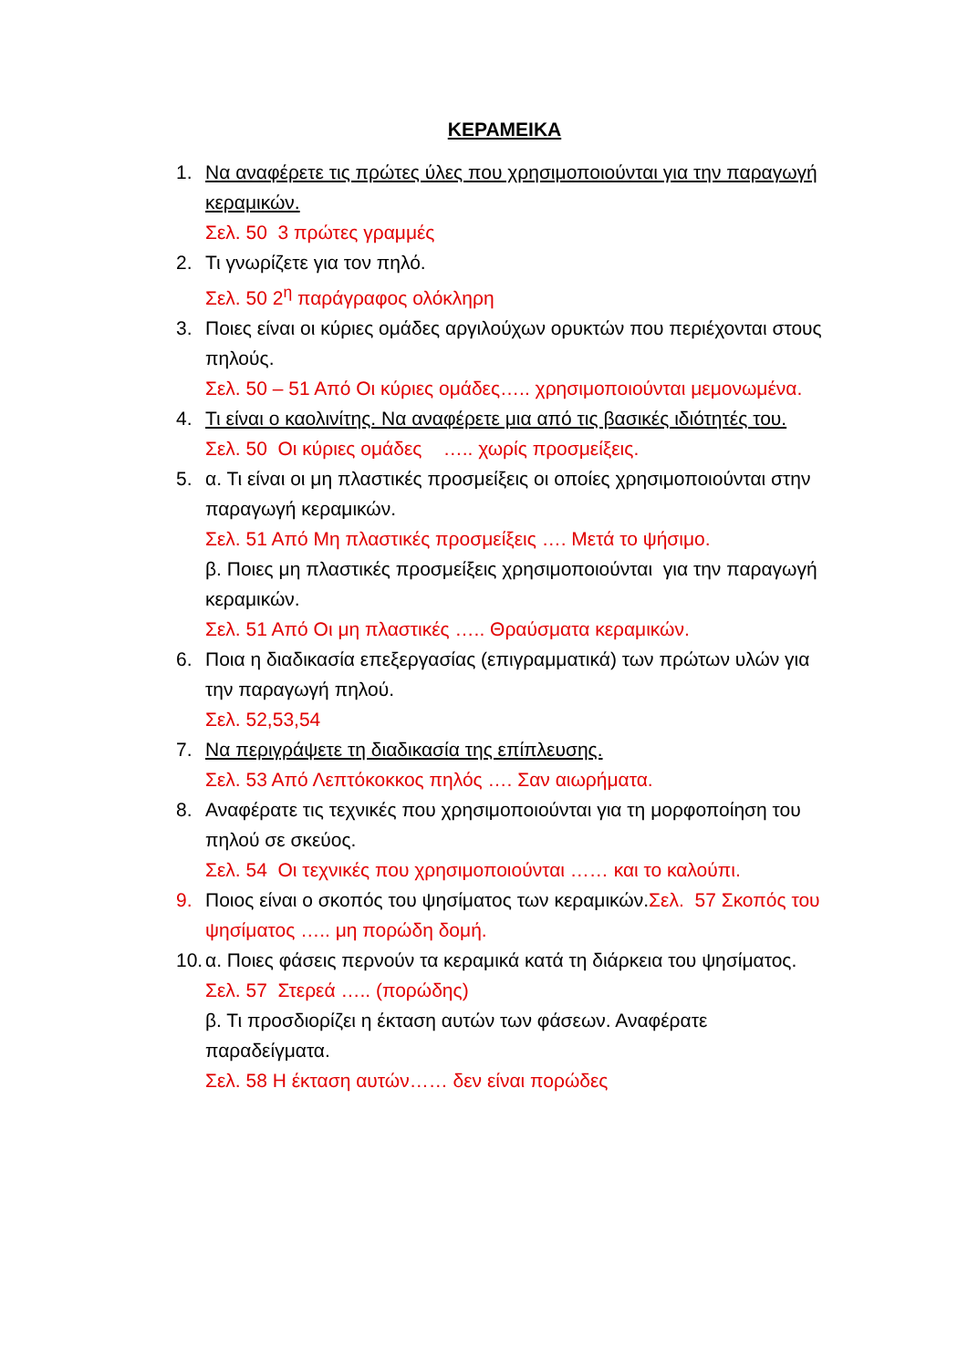ΚΕΡΑΜΕΙΚΑ
1. Να αναφέρετε τις πρώτες ύλες που χρησιμοποιούνται για την παραγωγή κεραμικών.
Σελ. 50 3 πρώτες γραμμές
2. Τι γνωρίζετε για τον πηλό.
Σελ. 50 2<sup>η</sup> παράγραφος ολόκληρη
3. Ποιες είναι οι κύριες ομάδες αργιλούχων ορυκτών που περιέχονται στους πηλούς.
Σελ. 50 – 51 Από Οι κύριες ομάδες….. χρησιμοποιούνται μεμονωμένα.
4. Τι είναι ο καολινίτης. Να αναφέρετε μια από τις βασικές ιδιότητές του.
Σελ. 50 Οι κύριες ομάδες ….. χωρίς προσμείξεις.
5. α. Τι είναι οι μη πλαστικές προσμείξεις οι οποίες χρησιμοποιούνται στην παραγωγή κεραμικών.
Σελ. 51 Από Μη πλαστικές προσμείξεις …. Μετά το ψήσιμο.
β. Ποιες μη πλαστικές προσμείξεις χρησιμοποιούνται για την παραγωγή κεραμικών.
Σελ. 51 Από Οι μη πλαστικές ….. Θραύσματα κεραμικών.
6. Ποια η διαδικασία επεξεργασίας (επιγραμματικά) των πρώτων υλών για την παραγωγή πηλού.
Σελ. 52,53,54
7. Να περιγράψετε τη διαδικασία της επίπλευσης.
Σελ. 53 Από Λεπτόκοκκος πηλός …. Σαν αιωρήματα.
8. Αναφέρατε τις τεχνικές που χρησιμοποιούνται για τη μορφοποίηση του πηλού σε σκεύος.
Σελ. 54 Οι τεχνικές που χρησιμοποιούνται …… και το καλούπι.
9. Ποιος είναι ο σκοπός του ψησίματος των κεραμικών.Σελ. 57 Σκοπός του ψησίματος ….. μη πορώδη δομή.
10.
α. Ποιες φάσεις περνούν τα κεραμικά κατά τη διάρκεια του ψησίματος.
Σελ. 57 Στερεά ….. (πορώδης)
β. Τι προσδιορίζει η έκταση αυτών των φάσεων. Αναφέρατε παραδείγματα.
Σελ. 58 Η έκταση αυτών…… δεν είναι πορώδες